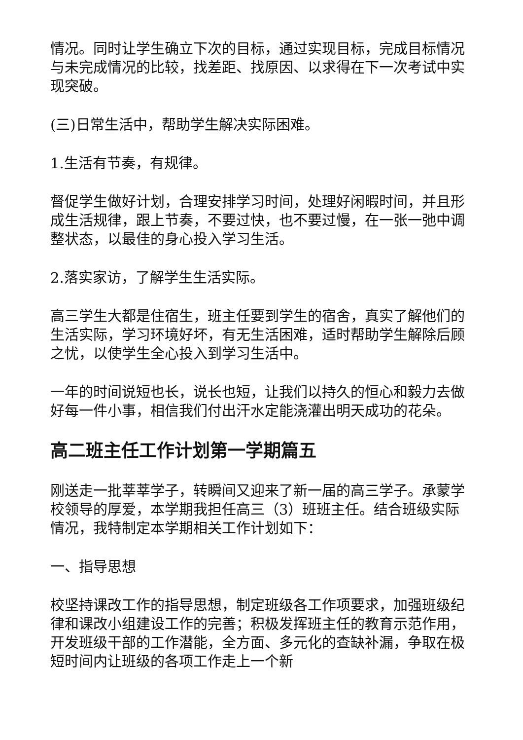情况。同时让学生确立下次的目标，通过实现目标，完成目标情况与未完成情况的比较，找差距、找原因、以求得在下一次考试中实现突破。
(三)日常生活中，帮助学生解决实际困难。
1.生活有节奏，有规律。
督促学生做好计划，合理安排学习时间，处理好闲暇时间，并且形成生活规律，跟上节奏，不要过快，也不要过慢，在一张一弛中调整状态，以最佳的身心投入学习生活。
2.落实家访，了解学生生活实际。
高三学生大都是住宿生，班主任要到学生的宿舍，真实了解他们的生活实际，学习环境好坏，有无生活困难，适时帮助学生解除后顾之忧，以使学生全心投入到学习生活中。
一年的时间说短也长，说长也短，让我们以持久的恒心和毅力去做好每一件小事，相信我们付出汗水定能浇灌出明天成功的花朵。
高二班主任工作计划第一学期篇五
刚送走一批莘莘学子，转瞬间又迎来了新一届的高三学子。承蒙学校领导的厚爱，本学期我担任高三（3）班班主任。结合班级实际情况，我特制定本学期相关工作计划如下：
一、指导思想
校坚持课改工作的指导思想，制定班级各工作项要求，加强班级纪律和课改小组建设工作的完善；积极发挥班主任的教育示范作用，开发班级干部的工作潜能，全方面、多元化的查缺补漏，争取在极短时间内让班级的各项工作走上一个新